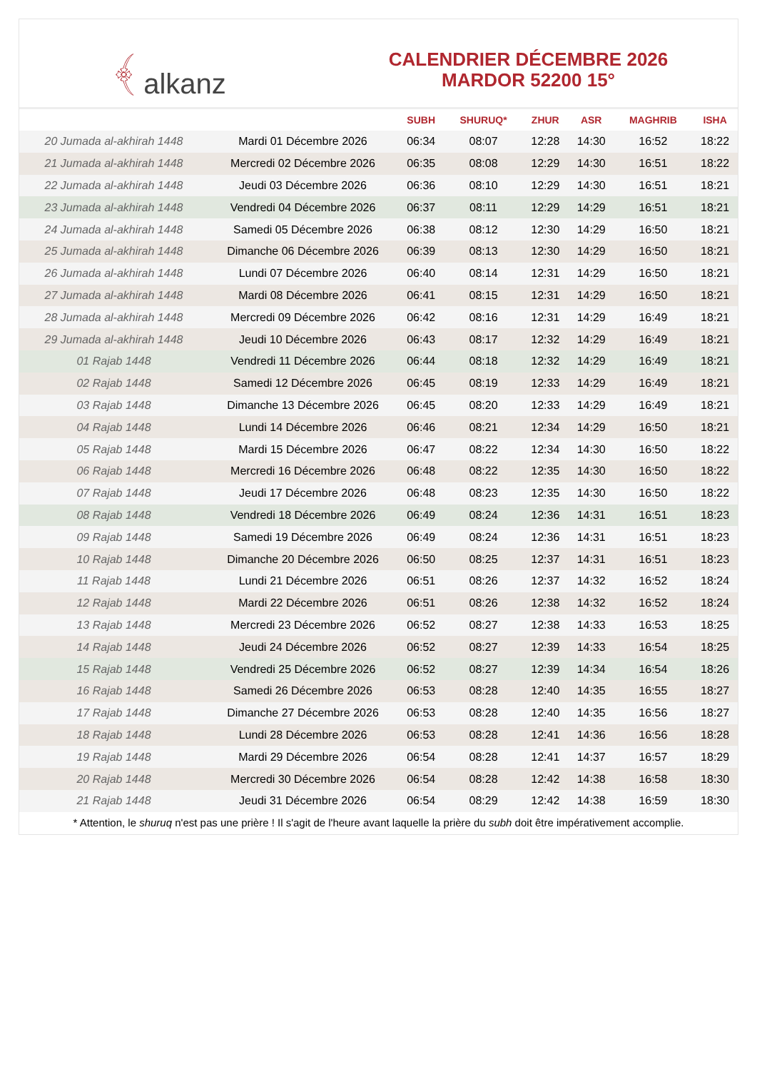﴾ alkanz
CALENDRIER DÉCEMBRE 2026
MARDOR 52200 15°
| | | SUBH | SHURUQ* | ZHUR | ASR | MAGHRIB | ISHA |
| --- | --- | --- | --- | --- | --- | --- | --- |
| 20 Jumada al-akhirah 1448 | Mardi 01 Décembre 2026 | 06:34 | 08:07 | 12:28 | 14:30 | 16:52 | 18:22 |
| 21 Jumada al-akhirah 1448 | Mercredi 02 Décembre 2026 | 06:35 | 08:08 | 12:29 | 14:30 | 16:51 | 18:22 |
| 22 Jumada al-akhirah 1448 | Jeudi 03 Décembre 2026 | 06:36 | 08:10 | 12:29 | 14:30 | 16:51 | 18:21 |
| 23 Jumada al-akhirah 1448 | Vendredi 04 Décembre 2026 | 06:37 | 08:11 | 12:29 | 14:29 | 16:51 | 18:21 |
| 24 Jumada al-akhirah 1448 | Samedi 05 Décembre 2026 | 06:38 | 08:12 | 12:30 | 14:29 | 16:50 | 18:21 |
| 25 Jumada al-akhirah 1448 | Dimanche 06 Décembre 2026 | 06:39 | 08:13 | 12:30 | 14:29 | 16:50 | 18:21 |
| 26 Jumada al-akhirah 1448 | Lundi 07 Décembre 2026 | 06:40 | 08:14 | 12:31 | 14:29 | 16:50 | 18:21 |
| 27 Jumada al-akhirah 1448 | Mardi 08 Décembre 2026 | 06:41 | 08:15 | 12:31 | 14:29 | 16:50 | 18:21 |
| 28 Jumada al-akhirah 1448 | Mercredi 09 Décembre 2026 | 06:42 | 08:16 | 12:31 | 14:29 | 16:49 | 18:21 |
| 29 Jumada al-akhirah 1448 | Jeudi 10 Décembre 2026 | 06:43 | 08:17 | 12:32 | 14:29 | 16:49 | 18:21 |
| 01 Rajab 1448 | Vendredi 11 Décembre 2026 | 06:44 | 08:18 | 12:32 | 14:29 | 16:49 | 18:21 |
| 02 Rajab 1448 | Samedi 12 Décembre 2026 | 06:45 | 08:19 | 12:33 | 14:29 | 16:49 | 18:21 |
| 03 Rajab 1448 | Dimanche 13 Décembre 2026 | 06:45 | 08:20 | 12:33 | 14:29 | 16:49 | 18:21 |
| 04 Rajab 1448 | Lundi 14 Décembre 2026 | 06:46 | 08:21 | 12:34 | 14:29 | 16:50 | 18:21 |
| 05 Rajab 1448 | Mardi 15 Décembre 2026 | 06:47 | 08:22 | 12:34 | 14:30 | 16:50 | 18:22 |
| 06 Rajab 1448 | Mercredi 16 Décembre 2026 | 06:48 | 08:22 | 12:35 | 14:30 | 16:50 | 18:22 |
| 07 Rajab 1448 | Jeudi 17 Décembre 2026 | 06:48 | 08:23 | 12:35 | 14:30 | 16:50 | 18:22 |
| 08 Rajab 1448 | Vendredi 18 Décembre 2026 | 06:49 | 08:24 | 12:36 | 14:31 | 16:51 | 18:23 |
| 09 Rajab 1448 | Samedi 19 Décembre 2026 | 06:49 | 08:24 | 12:36 | 14:31 | 16:51 | 18:23 |
| 10 Rajab 1448 | Dimanche 20 Décembre 2026 | 06:50 | 08:25 | 12:37 | 14:31 | 16:51 | 18:23 |
| 11 Rajab 1448 | Lundi 21 Décembre 2026 | 06:51 | 08:26 | 12:37 | 14:32 | 16:52 | 18:24 |
| 12 Rajab 1448 | Mardi 22 Décembre 2026 | 06:51 | 08:26 | 12:38 | 14:32 | 16:52 | 18:24 |
| 13 Rajab 1448 | Mercredi 23 Décembre 2026 | 06:52 | 08:27 | 12:38 | 14:33 | 16:53 | 18:25 |
| 14 Rajab 1448 | Jeudi 24 Décembre 2026 | 06:52 | 08:27 | 12:39 | 14:33 | 16:54 | 18:25 |
| 15 Rajab 1448 | Vendredi 25 Décembre 2026 | 06:52 | 08:27 | 12:39 | 14:34 | 16:54 | 18:26 |
| 16 Rajab 1448 | Samedi 26 Décembre 2026 | 06:53 | 08:28 | 12:40 | 14:35 | 16:55 | 18:27 |
| 17 Rajab 1448 | Dimanche 27 Décembre 2026 | 06:53 | 08:28 | 12:40 | 14:35 | 16:56 | 18:27 |
| 18 Rajab 1448 | Lundi 28 Décembre 2026 | 06:53 | 08:28 | 12:41 | 14:36 | 16:56 | 18:28 |
| 19 Rajab 1448 | Mardi 29 Décembre 2026 | 06:54 | 08:28 | 12:41 | 14:37 | 16:57 | 18:29 |
| 20 Rajab 1448 | Mercredi 30 Décembre 2026 | 06:54 | 08:28 | 12:42 | 14:38 | 16:58 | 18:30 |
| 21 Rajab 1448 | Jeudi 31 Décembre 2026 | 06:54 | 08:29 | 12:42 | 14:38 | 16:59 | 18:30 |
* Attention, le shuruq n'est pas une prière ! Il s'agit de l'heure avant laquelle la prière du subh doit être impérativement accomplie.